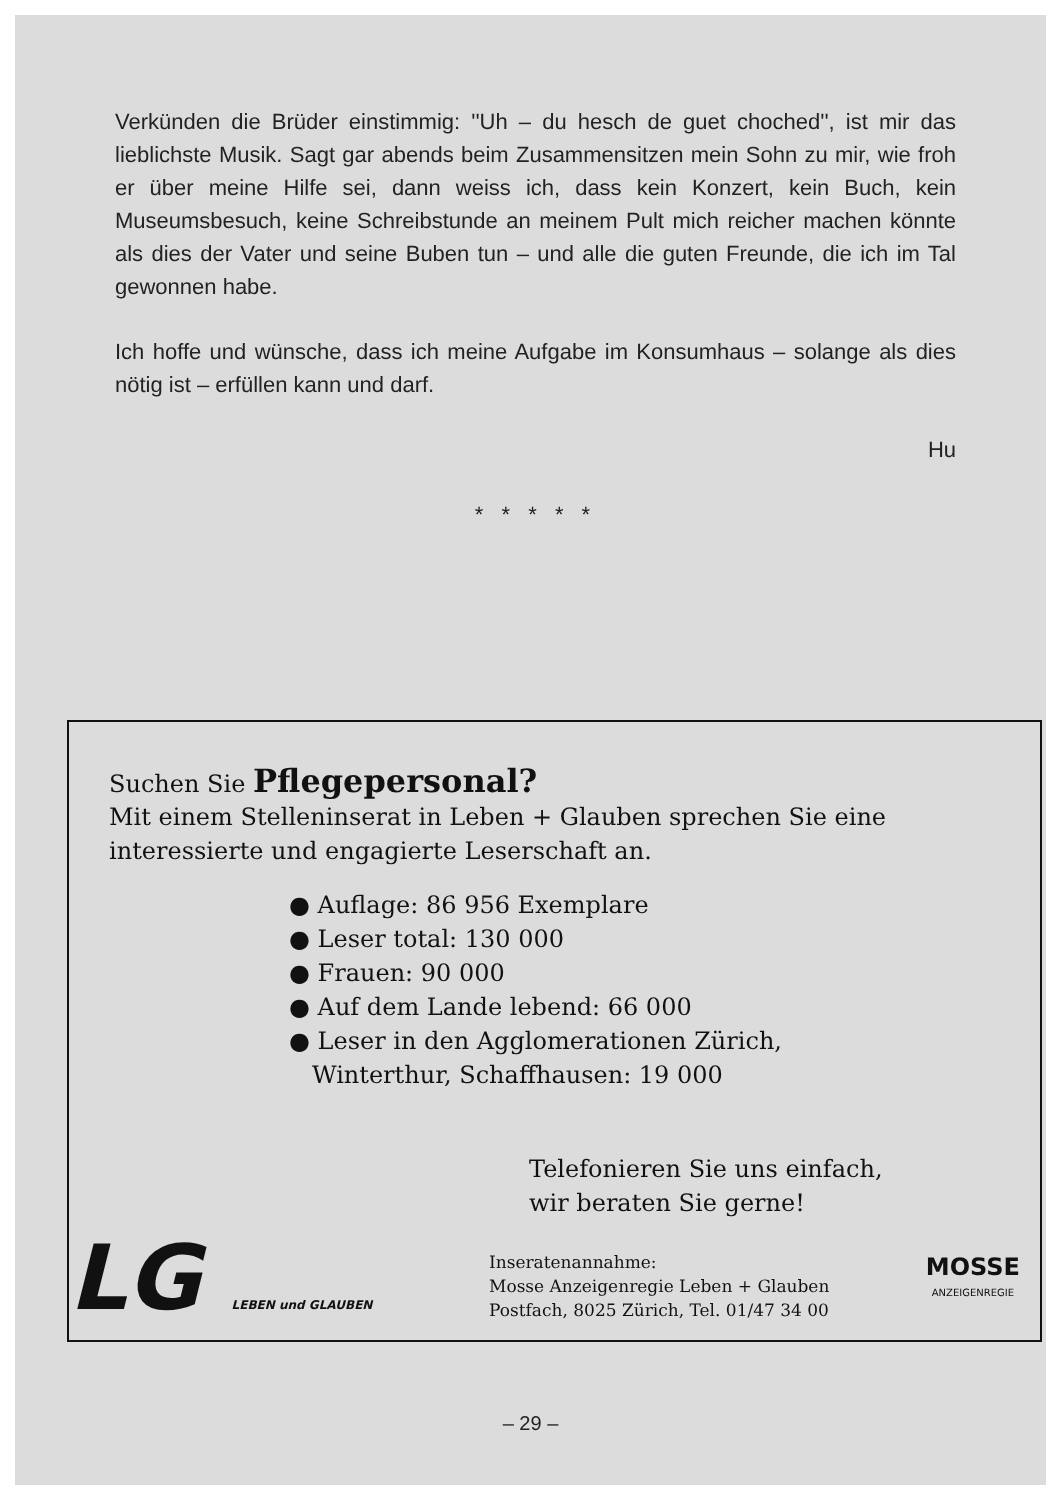Verkünden die Brüder einstimmig: ''Uh – du hesch de guet choched'', ist mir das lieblichste Musik. Sagt gar abends beim Zusammensitzen mein Sohn zu mir, wie froh er über meine Hilfe sei, dann weiss ich, dass kein Konzert, kein Buch, kein Museumsbesuch, keine Schreibstunde an meinem Pult mich reicher machen könnte als dies der Vater und seine Buben tun – und alle die guten Freunde, die ich im Tal gewonnen habe.
Ich hoffe und wünsche, dass ich meine Aufgabe im Konsumhaus – solange als dies nötig ist – erfüllen kann und darf.
Hu
* * * * *
Suchen Sie Pflegepersonal?
Mit einem Stelleninserat in Leben + Glauben sprechen Sie eine interessierte und engagierte Leserschaft an.
● Auflage: 86 956 Exemplare
● Leser total: 130 000
● Frauen: 90 000
● Auf dem Lande lebend: 66 000
● Leser in den Agglomerationen Zürich,
Winterthur, Schaffhausen: 19 000
Telefonieren Sie uns einfach,
wir beraten Sie gerne!
Inseratenannahme:
Mosse Anzeigenregie Leben + Glauben
Postfach, 8025 Zürich, Tel. 01/47 34 00
LG LEBEN und GLAUBEN
MOSSE
ANZEIGENREGIE
– 29 –